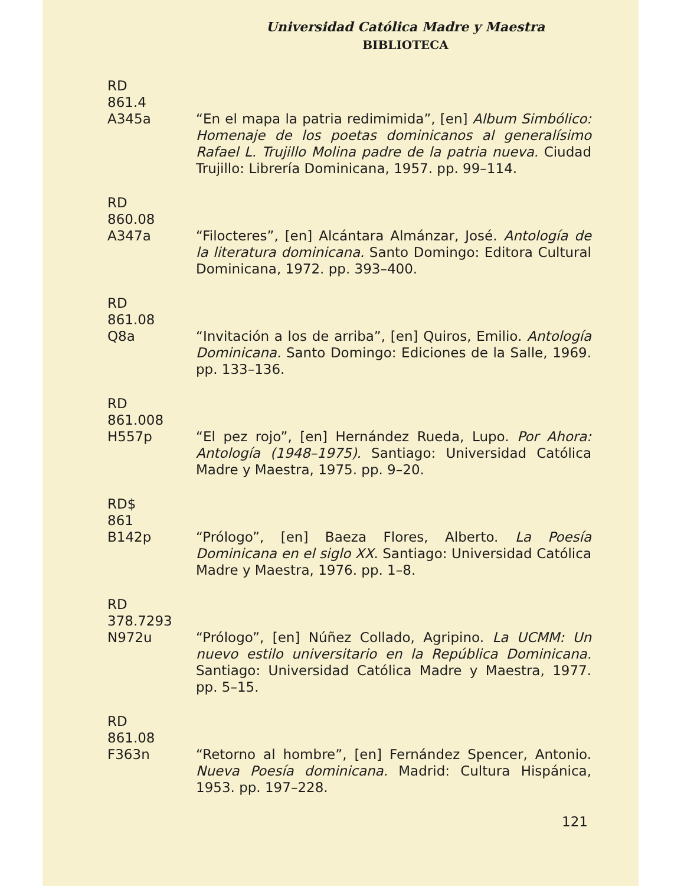Universidad Católica Madre y Maestra
BIBLIOTECA
RD
861.4
A345a
“En el mapa la patria redimimida”, [en] Album Simbólico: Homenaje de los poetas dominicanos al generalísimo Rafael L. Trujillo Molina padre de la patria nueva. Ciudad Trujillo: Librería Dominicana, 1957. pp. 99–114.
RD
860.08
A347a
“Filocteres”, [en] Alcántara Almánzar, José. Antología de la literatura dominicana. Santo Domingo: Editora Cultural Dominicana, 1972. pp. 393–400.
RD
861.08
Q8a
“Invitación a los de arriba”, [en] Quiros, Emilio. Antología Dominicana. Santo Domingo: Ediciones de la Salle, 1969. pp. 133–136.
RD
861.008
H557p
“El pez rojo”, [en] Hernández Rueda, Lupo. Por Ahora: Antología (1948–1975). Santiago: Universidad Católica Madre y Maestra, 1975. pp. 9–20.
RD$
861
B142p
“Prólogo”, [en] Baeza Flores, Alberto. La Poesía Dominicana en el siglo XX. Santiago: Universidad Católica Madre y Maestra, 1976. pp. 1–8.
RD
378.7293
N972u
“Prólogo”, [en] Núñez Collado, Agripino. La UCMM: Un nuevo estilo universitario en la República Dominicana. Santiago: Universidad Católica Madre y Maestra, 1977. pp. 5–15.
RD
861.08
F363n
“Retorno al hombre”, [en] Fernández Spencer, Antonio. Nueva Poesía dominicana. Madrid: Cultura Hispánica, 1953. pp. 197–228.
121